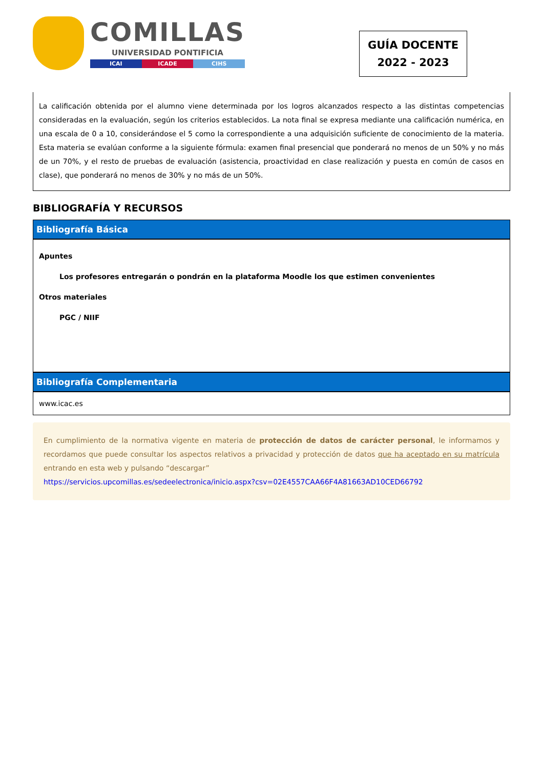COMILLAS
UNIVERSIDAD PONTIFICIA
ICAI ICADE CIHS
GUÍA DOCENTE
2022 - 2023
La calificación obtenida por el alumno viene determinada por los logros alcanzados respecto a las distintas competencias consideradas en la evaluación, según los criterios establecidos. La nota final se expresa mediante una calificación numérica, en una escala de 0 a 10, considerándose el 5 como la correspondiente a una adquisición suficiente de conocimiento de la materia. Esta materia se evalúan conforme a la siguiente fórmula: examen final presencial que ponderará no menos de un 50% y no más de un 70%, y el resto de pruebas de evaluación (asistencia, proactividad en clase realización y puesta en común de casos en clase), que ponderará no menos de 30% y no más de un 50%.
BIBLIOGRAFÍA Y RECURSOS
Bibliografía Básica
Apuntes
Los profesores entregarán o pondrán en la plataforma Moodle los que estimen convenientes
Otros materiales
PGC / NIIF
Bibliografía Complementaria
www.icac.es
En cumplimiento de la normativa vigente en materia de protección de datos de carácter personal, le informamos y recordamos que puede consultar los aspectos relativos a privacidad y protección de datos que ha aceptado en su matrícula entrando en esta web y pulsando “descargar”
https://servicios.upcomillas.es/sedeelectronica/inicio.aspx?csv=02E4557CAA66F4A81663AD10CED66792